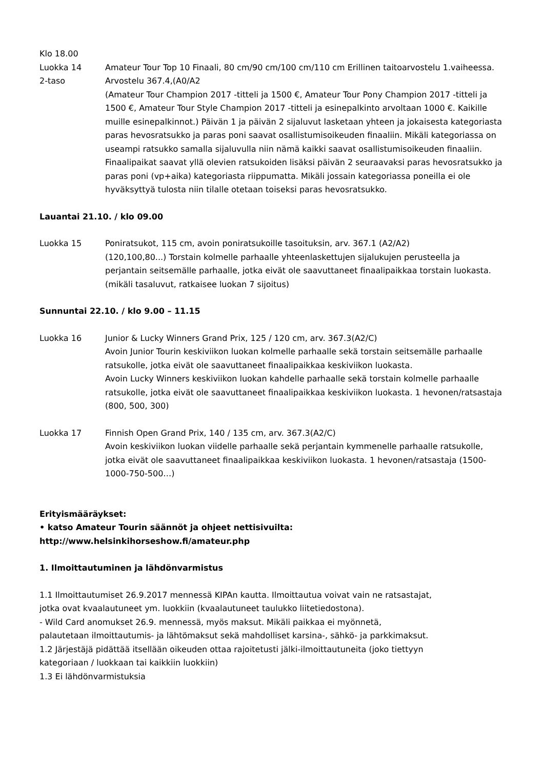Klo 18.00
Luokka 14
2-taso
Amateur Tour Top 10 Finaali, 80 cm/90 cm/100 cm/110 cm Erillinen taitoarvostelu 1.vaiheessa. Arvostelu 367.4,(A0/A2
(Amateur Tour Champion 2017 -titteli ja 1500 €, Amateur Tour Pony Champion 2017 -titteli ja 1500 €, Amateur Tour Style Champion 2017 -titteli ja esinepalkinto arvoltaan 1000 €. Kaikille muille esinepalkinnot.) Päivän 1 ja päivän 2 sijaluvut lasketaan yhteen ja jokaisesta kategoriasta paras hevosratsukko ja paras poni saavat osallistumisoikeuden finaaliin. Mikäli kategoriassa on useampi ratsukko samalla sijaluvulla niin nämä kaikki saavat osallistumisoikeuden finaaliin. Finaalipaikat saavat yllä olevien ratsukoiden lisäksi päivän 2 seuraavaksi paras hevosratsukko ja paras poni (vp+aika) kategoriasta riippumatta. Mikäli jossain kategoriassa poneilla ei ole hyväksyttyä tulosta niin tilalle otetaan toiseksi paras hevosratsukko.
Lauantai 21.10. / klo 09.00
Luokka 15 Poniratsukot, 115 cm, avoin poniratsukoille tasoituksin, arv. 367.1 (A2/A2)
(120,100,80...) Torstain kolmelle parhaalle yhteenlaskettujen sijalukujen perusteella ja perjantain seitsemälle parhaalle, jotka eivät ole saavuttaneet finaalipaikkaa torstain luokasta. (mikäli tasaluvut, ratkaisee luokan 7 sijoitus)
Sunnuntai 22.10. / klo 9.00 – 11.15
Luokka 16 Junior & Lucky Winners Grand Prix, 125 / 120 cm, arv. 367.3(A2/C)
Avoin Junior Tourin keskiviikon luokan kolmelle parhaalle sekä torstain seitsemälle parhaalle ratsukolle, jotka eivät ole saavuttaneet finaalipaikkaa keskiviikon luokasta.
Avoin Lucky Winners keskiviikon luokan kahdelle parhaalle sekä torstain kolmelle parhaalle ratsukolle, jotka eivät ole saavuttaneet finaalipaikkaa keskiviikon luokasta. 1 hevonen/ratsastaja (800, 500, 300)
Luokka 17 Finnish Open Grand Prix, 140 / 135 cm, arv. 367.3(A2/C)
Avoin keskiviikon luokan viidelle parhaalle sekä perjantain kymmenelle parhaalle ratsukolle, jotka eivät ole saavuttaneet finaalipaikkaa keskiviikon luokasta. 1 hevonen/ratsastaja (1500-1000-750-500…)
Erityismääräykset:
• katso Amateur Tourin säännöt ja ohjeet nettisivuilta:
http://www.helsinkihorseshow.fi/amateur.php
1. Ilmoittautuminen ja lähdönvarmistus
1.1 Ilmoittautumiset 26.9.2017 mennessä KIPAn kautta. Ilmoittautua voivat vain ne ratsastajat,
jotka ovat kvaalautuneet ym. luokkiin (kvaalautuneet taulukko liitetiedostona).
- Wild Card anomukset 26.9. mennessä, myös maksut. Mikäli paikkaa ei myönnetä,
palautetaan ilmoittautumis- ja lähtömaksut sekä mahdolliset karsina-, sähkö- ja parkkimaksut.
1.2 Järjestäjä pidättää itsellään oikeuden ottaa rajoitetusti jälki-ilmoittautuneita (joko tiettyyn
kategoriaan / luokkaan tai kaikkiin luokkiin)
1.3 Ei lähdönvarmistuksia